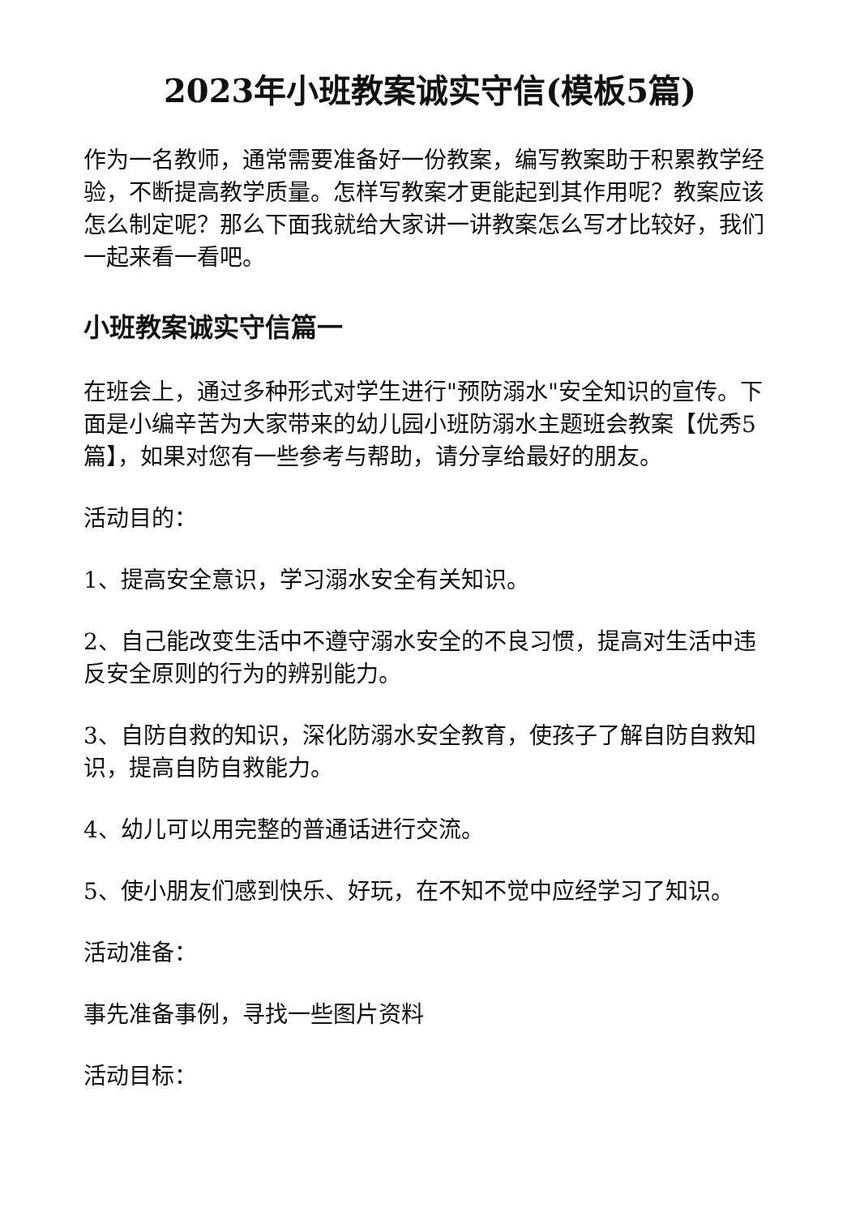2023年小班教案诚实守信(模板5篇)
作为一名教师，通常需要准备好一份教案，编写教案助于积累教学经验，不断提高教学质量。怎样写教案才更能起到其作用呢？教案应该怎么制定呢？那么下面我就给大家讲一讲教案怎么写才比较好，我们一起来看一看吧。
小班教案诚实守信篇一
在班会上，通过多种形式对学生进行"预防溺水"安全知识的宣传。下面是小编辛苦为大家带来的幼儿园小班防溺水主题班会教案【优秀5篇】，如果对您有一些参考与帮助，请分享给最好的朋友。
活动目的：
1、提高安全意识，学习溺水安全有关知识。
2、自己能改变生活中不遵守溺水安全的不良习惯，提高对生活中违反安全原则的行为的辨别能力。
3、自防自救的知识，深化防溺水安全教育，使孩子了解自防自救知识，提高自防自救能力。
4、幼儿可以用完整的普通话进行交流。
5、使小朋友们感到快乐、好玩，在不知不觉中应经学习了知识。
活动准备：
事先准备事例，寻找一些图片资料
活动目标：